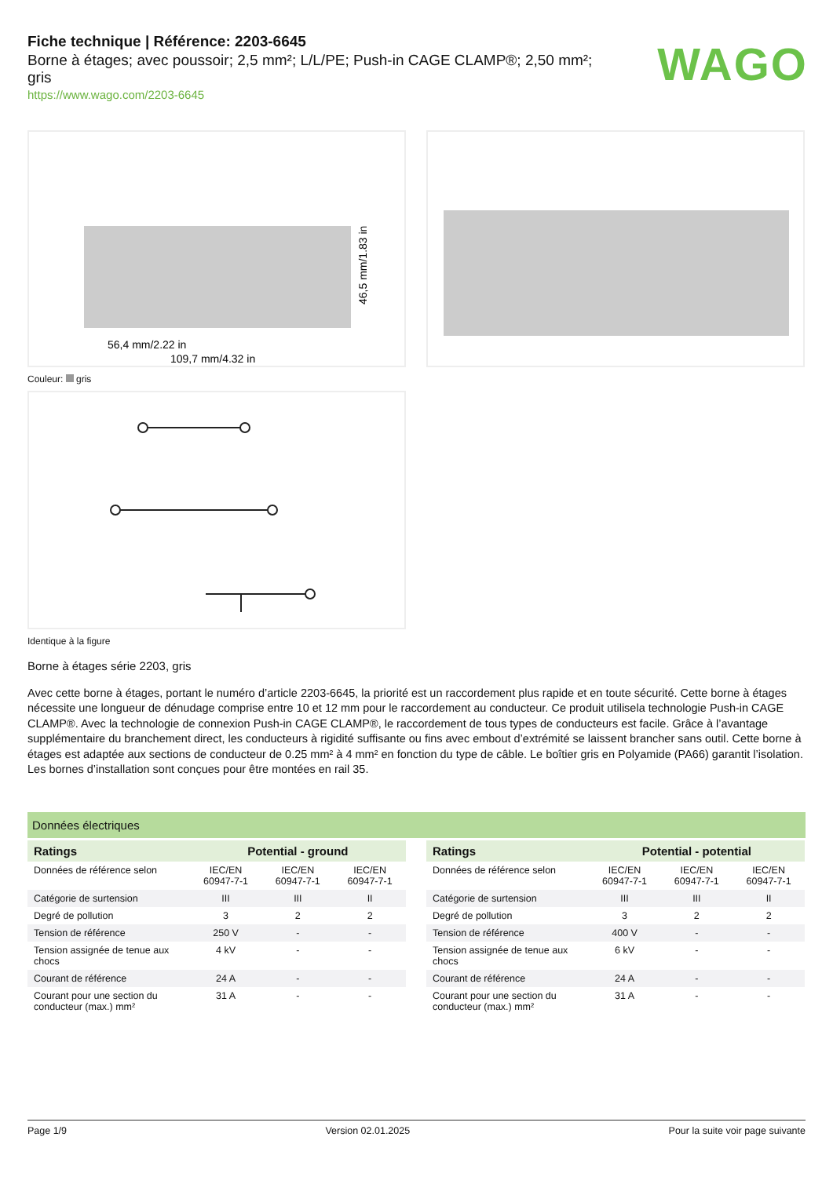Fiche technique | Référence: 2203-6645
Borne à étages; avec poussoir; 2,5 mm²; L/L/PE; Push-in CAGE CLAMP®; 2,50 mm²; gris
https://www.wago.com/2203-6645
WAGO
56,4 mm/2.22 in
109,7 mm/4.32 in
46,5 mm/1.83 in
Couleur: gris
Identique à la figure
Borne à étages série 2203, gris
Avec cette borne à étages, portant le numéro d’article 2203-6645, la priorité est un raccordement plus rapide et en toute sécurité. Cette borne à étages nécessite une longueur de dénudage comprise entre 10 et 12 mm pour le raccordement au conducteur. Ce produit utilisela technologie Push-in CAGE CLAMP®. Avec la technologie de connexion Push-in CAGE CLAMP®, le raccordement de tous types de conducteurs est facile. Grâce à l’avantage supplémentaire du branchement direct, les conducteurs à rigidité suffisante ou fins avec embout d’extrémité se laissent brancher sans outil. Cette borne à étages est adaptée aux sections de conducteur de 0.25 mm² à 4 mm² en fonction du type de câble. Le boîtier gris en Polyamide (PA66) garantit l’isolation. Les bornes d’installation sont conçues pour être montées en rail 35.
Données électriques
| Ratings | Potential - ground | | |
| --- | --- | --- | --- |
| Données de référence selon | IEC/EN 60947-7-1 | IEC/EN 60947-7-1 | IEC/EN 60947-7-1 |
| Catégorie de surtension | III | III | II |
| Degré de pollution | 3 | 2 | 2 |
| Tension de référence | 250 V | - | - |
| Tension assignée de tenue aux chocs | 4 kV | - | - |
| Courant de référence | 24 A | - | - |
| Courant pour une section du conducteur (max.) mm² | 31 A | - | - |
| Ratings | Potential - potential | | |
| --- | --- | --- | --- |
| Données de référence selon | IEC/EN 60947-7-1 | IEC/EN 60947-7-1 | IEC/EN 60947-7-1 |
| Catégorie de surtension | III | III | II |
| Degré de pollution | 3 | 2 | 2 |
| Tension de référence | 400 V | - | - |
| Tension assignée de tenue aux chocs | 6 kV | - | - |
| Courant de référence | 24 A | - | - |
| Courant pour une section du conducteur (max.) mm² | 31 A | - | - |
Page 1/9 Version 02.01.2025 Pour la suite voir page suivante